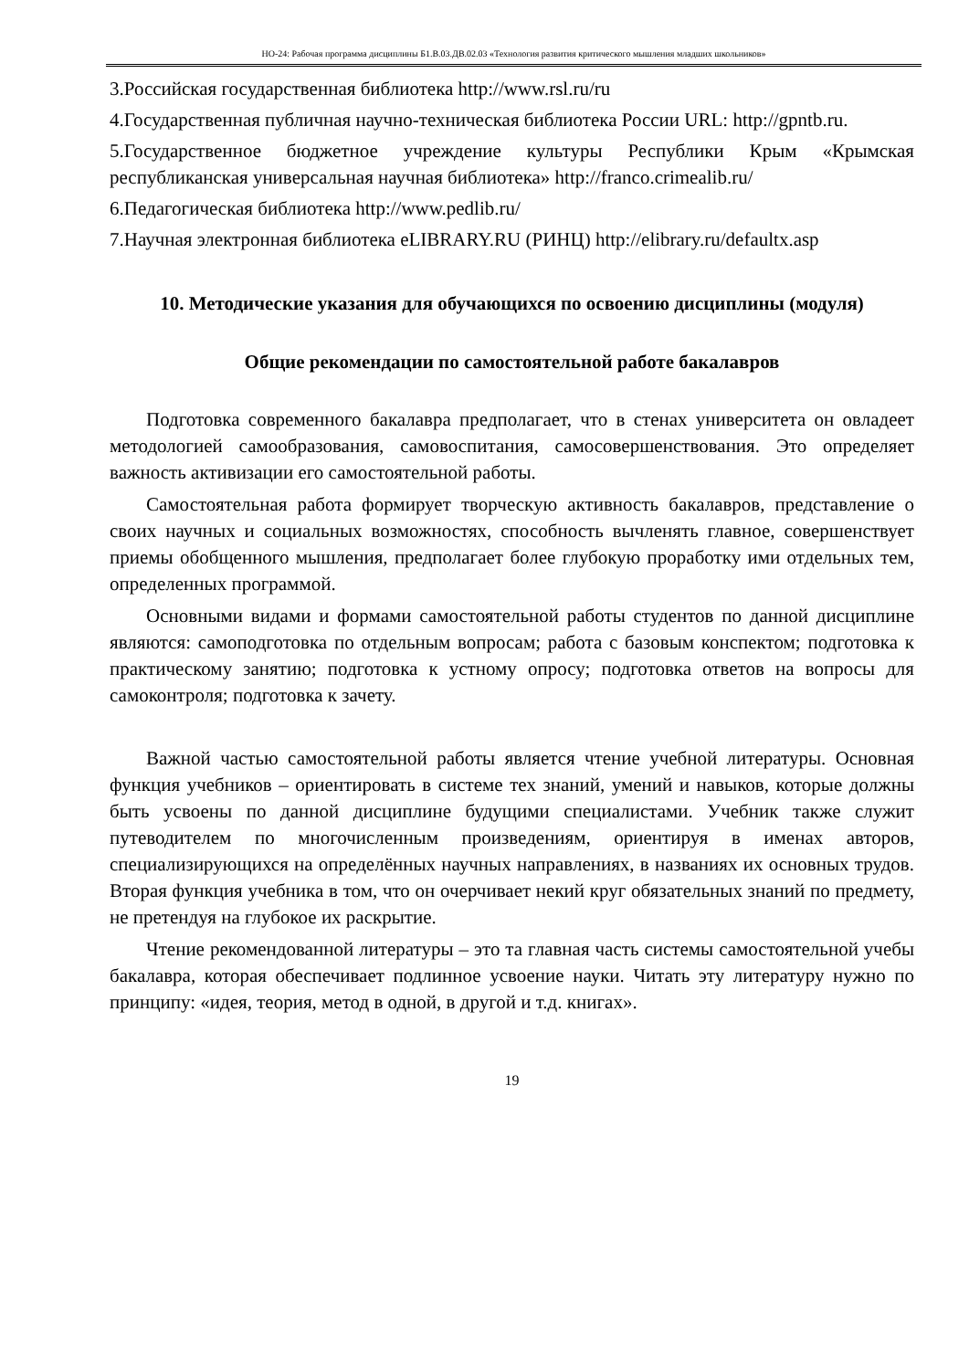НО-24: Рабочая программа дисциплины Б1.В.03.ДВ.02.03 «Технология развития критического мышления младших школьников»
3.Российская государственная библиотека http://www.rsl.ru/ru
4.Государственная публичная научно-техническая библиотека России URL: http://gpntb.ru.
5.Государственное бюджетное учреждение культуры Республики Крым «Крымская республиканская универсальная научная библиотека» http://franco.crimealib.ru/
6.Педагогическая библиотека http://www.pedlib.ru/
7.Научная электронная библиотека eLIBRARY.RU (РИНЦ) http://elibrary.ru/defaultx.asp
10. Методические указания для обучающихся по освоению дисциплины (модуля)
Общие рекомендации по самостоятельной работе бакалавров
Подготовка современного бакалавра предполагает, что в стенах университета он овладеет методологией самообразования, самовоспитания, самосовершенствования. Это определяет важность активизации его самостоятельной работы.
Самостоятельная работа формирует творческую активность бакалавров, представление о своих научных и социальных возможностях, способность вычленять главное, совершенствует приемы обобщенного мышления, предполагает более глубокую проработку ими отдельных тем, определенных программой.
Основными видами и формами самостоятельной работы студентов по данной дисциплине являются: самоподготовка по отдельным вопросам; работа с базовым конспектом; подготовка к практическому занятию; подготовка к устному опросу; подготовка ответов на вопросы для самоконтроля; подготовка к зачету.
Важной частью самостоятельной работы является чтение учебной литературы. Основная функция учебников – ориентировать в системе тех знаний, умений и навыков, которые должны быть усвоены по данной дисциплине будущими специалистами. Учебник также служит путеводителем по многочисленным произведениям, ориентируя в именах авторов, специализирующихся на определённых научных направлениях, в названиях их основных трудов. Вторая функция учебника в том, что он очерчивает некий круг обязательных знаний по предмету, не претендуя на глубокое их раскрытие.
Чтение рекомендованной литературы – это та главная часть системы самостоятельной учебы бакалавра, которая обеспечивает подлинное усвоение науки. Читать эту литературу нужно по принципу: «идея, теория, метод в одной, в другой и т.д. книгах».
19